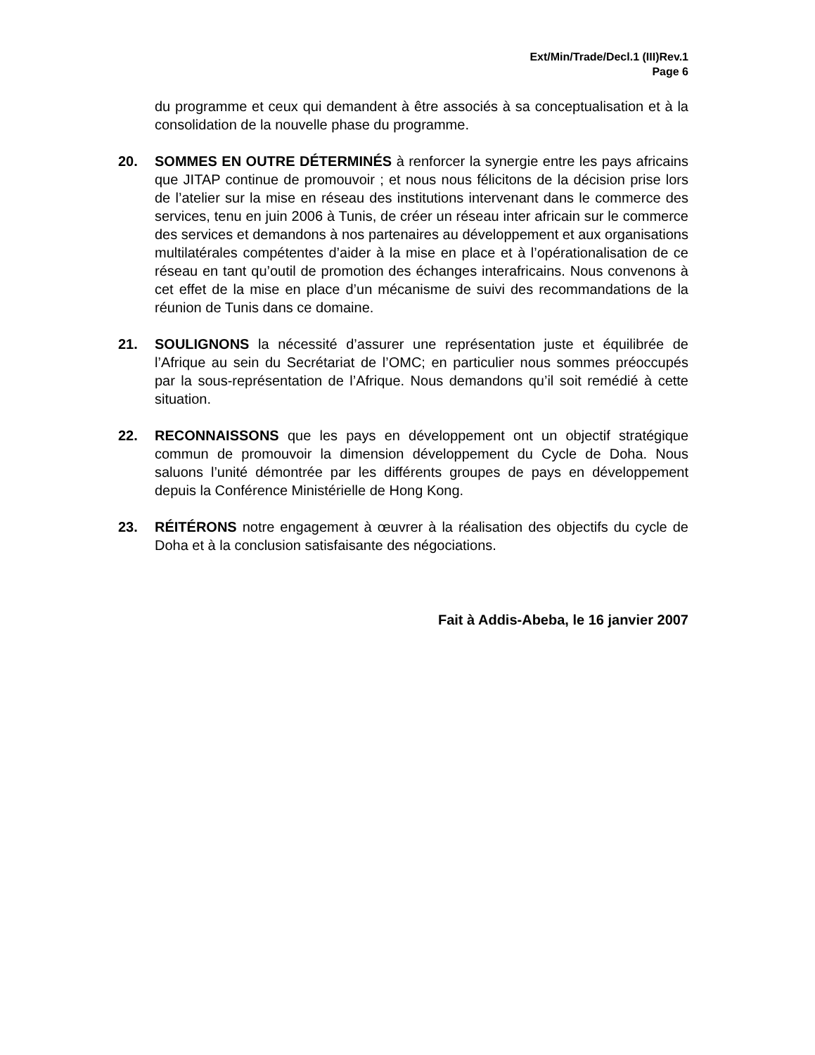Ext/Min/Trade/Decl.1 (III)Rev.1
Page 6
du programme et ceux qui demandent à être associés à sa conceptualisation et à la consolidation de la nouvelle phase du programme.
20. SOMMES EN OUTRE DÉTERMINÉS à renforcer la synergie entre les pays africains que JITAP continue de promouvoir ; et nous nous félicitons de la décision prise lors de l’atelier sur la mise en réseau des institutions intervenant dans le commerce des services, tenu en juin 2006 à Tunis, de créer un réseau inter africain sur le commerce des services et demandons à nos partenaires au développement et aux organisations multilatérales compétentes d’aider à la mise en place et à l’opérationalisation de ce réseau en tant qu’outil de promotion des échanges interafricains. Nous convenons à cet effet de la mise en place d’un mécanisme de suivi des recommandations de la réunion de Tunis dans ce domaine.
21. SOULIGNONS la nécessité d’assurer une représentation juste et équilibrée de l’Afrique au sein du Secrétariat de l’OMC; en particulier nous sommes préoccupés par la sous-représentation de l’Afrique. Nous demandons qu’il soit remédié à cette situation.
22. RECONNAISSONS que les pays en développement ont un objectif stratégique commun de promouvoir la dimension développement du Cycle de Doha. Nous saluons l’unité démontrée par les différents groupes de pays en développement depuis la Conférence Ministérielle de Hong Kong.
23. RÉITÉRONS notre engagement à œuvrer à la réalisation des objectifs du cycle de Doha et à la conclusion satisfaisante des négociations.
Fait à Addis-Abeba, le 16 janvier 2007